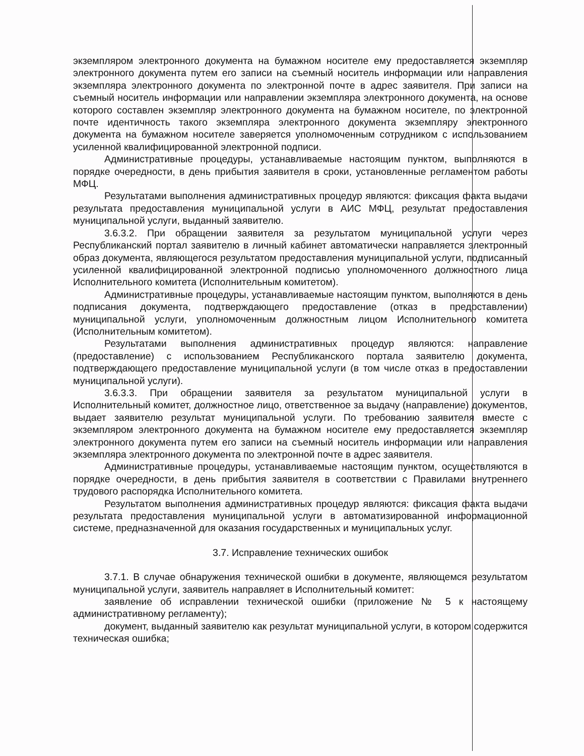экземпляром электронного документа на бумажном носителе ему предоставляется экземпляр электронного документа путем его записи на съемный носитель информации или направления экземпляра электронного документа по электронной почте в адрес заявителя. При записи на съемный носитель информации или направлении экземпляра электронного документа, на основе которого составлен экземпляр электронного документа на бумажном носителе, по электронной почте идентичность такого экземпляра электронного документа экземпляру электронного документа на бумажном носителе заверяется уполномоченным сотрудником с использованием усиленной квалифицированной электронной подписи.
Административные процедуры, устанавливаемые настоящим пунктом, выполняются в порядке очередности, в день прибытия заявителя в сроки, установленные регламентом работы МФЦ.
Результатами выполнения административных процедур являются: фиксация факта выдачи результата предоставления муниципальной услуги в АИС МФЦ, результат предоставления муниципальной услуги, выданный заявителю.
3.6.3.2. При обращении заявителя за результатом муниципальной услуги через Республиканский портал заявителю в личный кабинет автоматически направляется электронный образ документа, являющегося результатом предоставления муниципальной услуги, подписанный усиленной квалифицированной электронной подписью уполномоченного должностного лица Исполнительного комитета (Исполнительным комитетом).
Административные процедуры, устанавливаемые настоящим пунктом, выполняются в день подписания документа, подтверждающего предоставление (отказ в предоставлении) муниципальной услуги, уполномоченным должностным лицом Исполнительного комитета (Исполнительным комитетом).
Результатами выполнения административных процедур являются: направление (предоставление) с использованием Республиканского портала заявителю документа, подтверждающего предоставление муниципальной услуги (в том числе отказ в предоставлении муниципальной услуги).
3.6.3.3. При обращении заявителя за результатом муниципальной услуги в Исполнительный комитет, должностное лицо, ответственное за выдачу (направление) документов, выдает заявителю результат муниципальной услуги. По требованию заявителя вместе с экземпляром электронного документа на бумажном носителе ему предоставляется экземпляр электронного документа путем его записи на съемный носитель информации или направления экземпляра электронного документа по электронной почте в адрес заявителя.
Административные процедуры, устанавливаемые настоящим пунктом, осуществляются в порядке очередности, в день прибытия заявителя в соответствии с Правилами внутреннего трудового распорядка Исполнительного комитета.
Результатом выполнения административных процедур являются: фиксация факта выдачи результата предоставления муниципальной услуги в автоматизированной информационной системе, предназначенной для оказания государственных и муниципальных услуг.
3.7. Исправление технических ошибок
3.7.1. В случае обнаружения технической ошибки в документе, являющемся результатом муниципальной услуги, заявитель направляет в Исполнительный комитет:
заявление об исправлении технической ошибки (приложение № 5 к настоящему административному регламенту);
документ, выданный заявителю как результат муниципальной услуги, в котором содержится техническая ошибка;